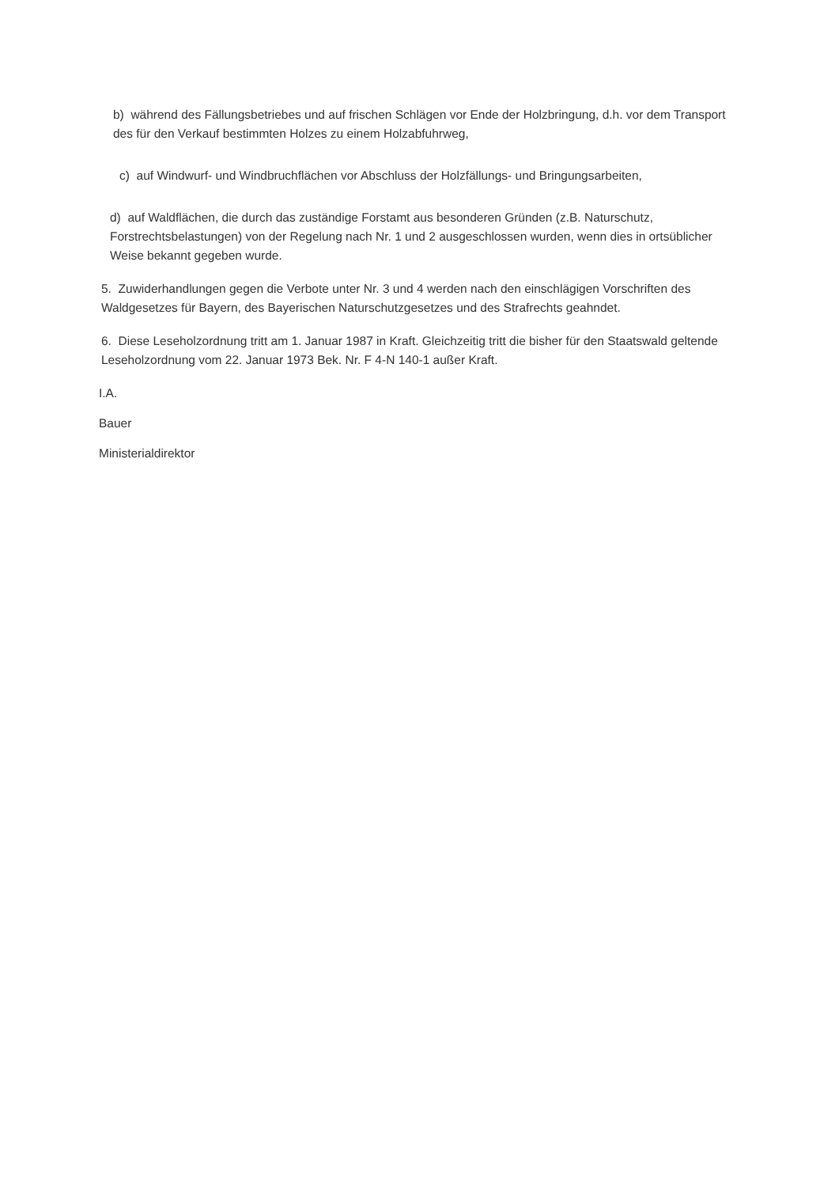b) während des Fällungsbetriebes und auf frischen Schlägen vor Ende der Holzbringung, d.h. vor dem Transport des für den Verkauf bestimmten Holzes zu einem Holzabfuhrweg,
c) auf Windwurf- und Windbruchflächen vor Abschluss der Holzfällungs- und Bringungsarbeiten,
d) auf Waldflächen, die durch das zuständige Forstamt aus besonderen Gründen (z.B. Naturschutz, Forstrechtsbelastungen) von der Regelung nach Nr. 1 und 2 ausgeschlossen wurden, wenn dies in ortsüblicher Weise bekannt gegeben wurde.
5. Zuwiderhandlungen gegen die Verbote unter Nr. 3 und 4 werden nach den einschlägigen Vorschriften des Waldgesetzes für Bayern, des Bayerischen Naturschutzgesetzes und des Strafrechts geahndet.
6. Diese Leseholzordnung tritt am 1. Januar 1987 in Kraft. Gleichzeitig tritt die bisher für den Staatswald geltende Leseholzordnung vom 22. Januar 1973 Bek. Nr. F 4-N 140-1 außer Kraft.
I.A.
Bauer
Ministerialdirektor